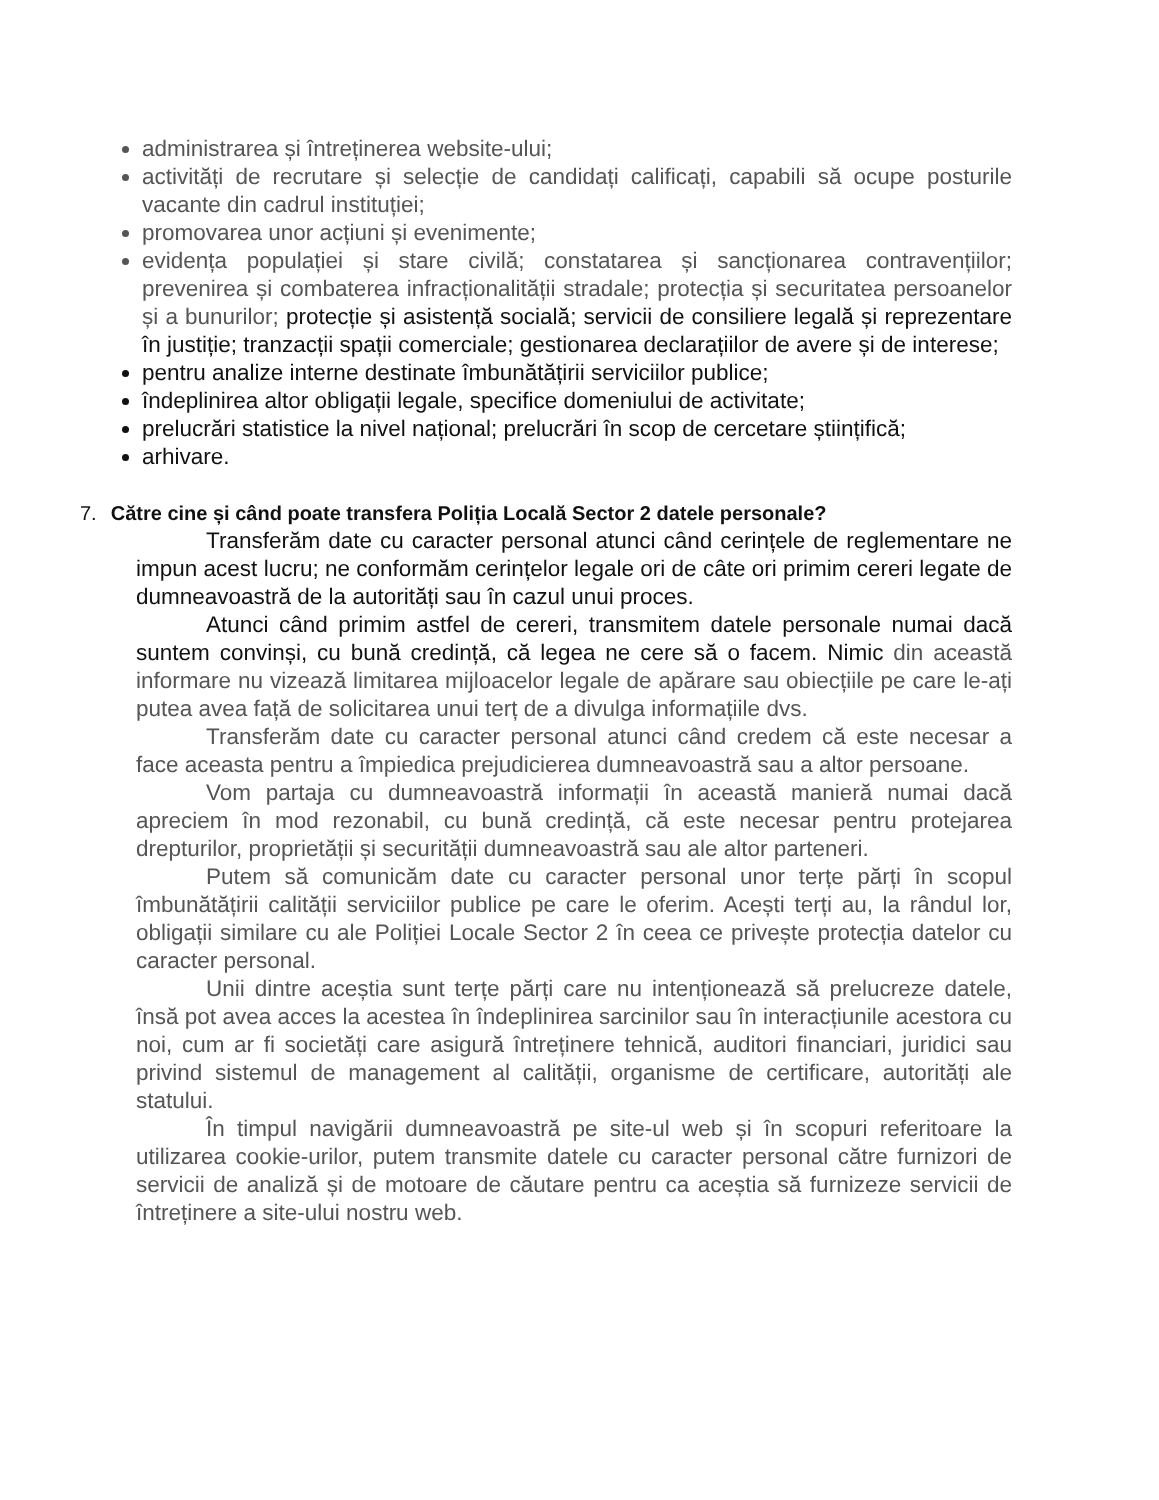administrarea și întreținerea website-ului;
activități de recrutare și selecție de candidați calificați, capabili să ocupe posturile vacante din cadrul instituției;
promovarea unor acțiuni și evenimente;
evidența populației și stare civilă; constatarea și sancționarea contravențiilor; prevenirea și combaterea infracționalității stradale; protecția și securitatea persoanelor și a bunurilor; protecție și asistență socială; servicii de consiliere legală și reprezentare în justiție; tranzacții spații comerciale; gestionarea declarațiilor de avere și de interese;
pentru analize interne destinate îmbunătățirii serviciilor publice;
îndeplinirea altor obligații legale, specifice domeniului de activitate;
prelucrări statistice la nivel național; prelucrări în scop de cercetare științifică;
arhivare.
7. Către cine și când poate transfera Poliția Locală Sector 2 datele personale?
Transferăm date cu caracter personal atunci când cerințele de reglementare ne impun acest lucru; ne conformăm cerințelor legale ori de câte ori primim cereri legate de dumneavoastră de la autorități sau în cazul unui proces.
Atunci când primim astfel de cereri, transmitem datele personale numai dacă suntem convinși, cu bună credință, că legea ne cere să o facem. Nimic din această informare nu vizează limitarea mijloacelor legale de apărare sau obiecțiile pe care le-ați putea avea față de solicitarea unui terț de a divulga informațiile dvs.
Transferăm date cu caracter personal atunci când credem că este necesar a face aceasta pentru a împiedica prejudicierea dumneavoastră sau a altor persoane.
Vom partaja cu dumneavoastră informații în această manieră numai dacă apreciem în mod rezonabil, cu bună credință, că este necesar pentru protejarea drepturilor, proprietății și securității dumneavoastră sau ale altor parteneri.
Putem să comunicăm date cu caracter personal unor terțe părți în scopul îmbunătățirii calității serviciilor publice pe care le oferim. Acești terți au, la rândul lor, obligații similare cu ale Poliției Locale Sector 2 în ceea ce privește protecția datelor cu caracter personal.
Unii dintre aceștia sunt terțe părți care nu intenționează să prelucreze datele, însă pot avea acces la acestea în îndeplinirea sarcinilor sau în interacțiunile acestora cu noi, cum ar fi societăți care asigură întreținere tehnică, auditori financiari, juridici sau privind sistemul de management al calității, organisme de certificare, autorități ale statului.
În timpul navigării dumneavoastră pe site-ul web și în scopuri referitoare la utilizarea cookie-urilor, putem transmite datele cu caracter personal către furnizori de servicii de analiză și de motoare de căutare pentru ca aceștia să furnizeze servicii de întreținere a site-ului nostru web.